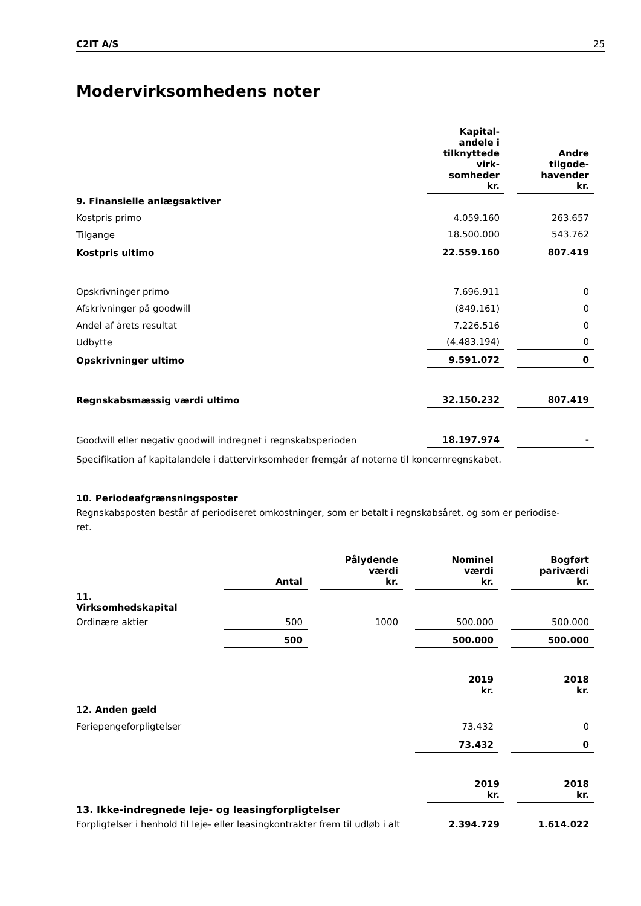C2IT A/S 25
Modervirksomhedens noter
| | Kapital- andele i tilknyttede virk- somheder kr. | | Andre tilgode- havender kr. |
| 9. Finansielle anlægsaktiver | | | |
| Kostpris primo | 4.059.160 | | 263.657 |
| Tilgange | 18.500.000 | | 543.762 |
| Kostpris ultimo | 22.559.160 | | 807.419 |
| Opskrivninger primo | 7.696.911 | | 0 |
| Afskrivninger på goodwill | (849.161) | | 0 |
| Andel af årets resultat | 7.226.516 | | 0 |
| Udbytte | (4.483.194) | | 0 |
| Opskrivninger ultimo | 9.591.072 | | 0 |
| Regnskabsmæssig værdi ultimo | 32.150.232 | | 807.419 |
| Goodwill eller negativ goodwill indregnet i regnskabsperioden | 18.197.974 | | - |
Specifikation af kapitalandele i dattervirksomheder fremgår af noterne til koncernregnskabet.
10. Periodeafgrænsningsposter
Regnskabsposten består af periodiseret omkostninger, som er betalt i regnskabsåret, og som er periodise-
ret.
| | Antal | | Pålydende værdi kr. | | Nominel værdi kr. | | Bogført pariværdi kr. |
| 11. Virksomhedskapital | | | | | | | |
| Ordinære aktier | 500 | | 1000 | | 500.000 | | 500.000 |
| | 500 | | | | 500.000 | | 500.000 |
| | 2019 kr. | | 2018 kr. |
| 12. Anden gæld | | | |
| Feriepengeforpligtelser | 73.432 | | 0 |
| | 73.432 | | 0 |
| | 2019 kr. | | 2018 kr. |
| 13. Ikke-indregnede leje- og leasingforpligtelser | | | |
| Forpligtelser i henhold til leje- eller leasingkontrakter frem til udløb i alt | 2.394.729 | | 1.614.022 |